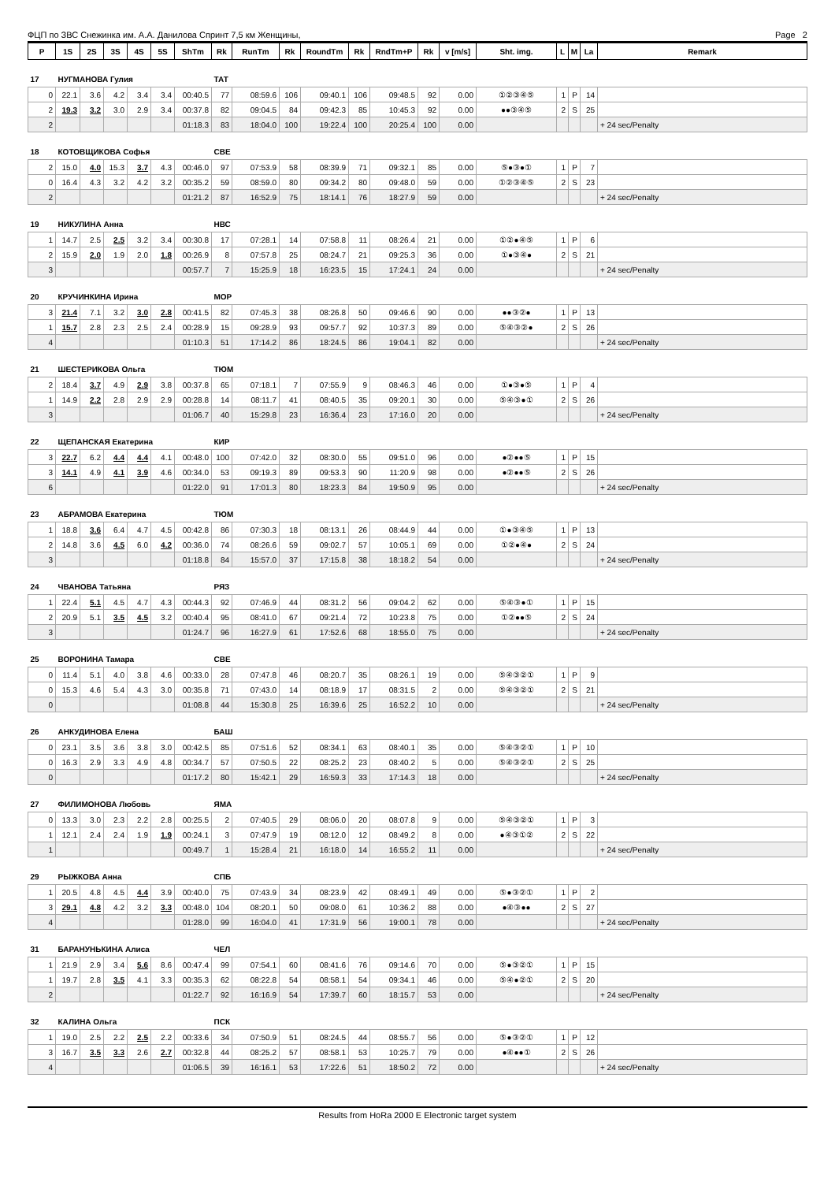ФЦП по ЗВС Снежинка им. А.А. Данилова Спринт 7,5 км Женщины, Page 2
| P | 1S | 2S | 3S | 4S | 5S | ShTm | Rk | RunTm | Rk | RoundTm | Rk | RndTm+P | Rk | v [m/s] | Sht. img. | L | M | La | Remark |
| --- | --- | --- | --- | --- | --- | --- | --- | --- | --- | --- | --- | --- | --- | --- | --- | --- | --- | --- | --- |
| 17 | НУГМАНОВА Гулия | | | | | | ТАТ | | | | | | | | | | | | |
| 0 | 22.1 | 3.6 | 4.2 | 3.4 | 3.4 | 00:40.5 | 77 | 08:59.6 | 106 | 09:40.1 | 106 | 09:48.5 | 92 | 0.00 | ①②③④⑤ | 1 | P | 14 | |
| 2 | 19.3 | 3.2 | 3.0 | 2.9 | 3.4 | 00:37.8 | 82 | 09:04.5 | 84 | 09:42.3 | 85 | 10:45.3 | 92 | 0.00 | ●●③④⑤ | 2 | S | 25 | |
| 2 | | | | | | 01:18.3 | 83 | 18:04.0 | 100 | 19:22.4 | 100 | 20:25.4 | 100 | 0.00 | | | | | + 24 sec/Penalty |
| 18 | КОТОВЩИКОВА Софья | | | | | | СВЕ | | | | | | | | | | | | |
| 2 | 15.0 | 4.0 | 15.3 | 3.7 | 4.3 | 00:46.0 | 97 | 07:53.9 | 58 | 08:39.9 | 71 | 09:32.1 | 85 | 0.00 | ⑤●③●① | 1 | P | 7 | |
| 0 | 16.4 | 4.3 | 3.2 | 4.2 | 3.2 | 00:35.2 | 59 | 08:59.0 | 80 | 09:34.2 | 80 | 09:48.0 | 59 | 0.00 | ①②③④⑤ | 2 | S | 23 | |
| 2 | | | | | | 01:21.2 | 87 | 16:52.9 | 75 | 18:14.1 | 76 | 18:27.9 | 59 | 0.00 | | | | | + 24 sec/Penalty |
| 19 | НИКУЛИНА Анна | | | | | | НВС | | | | | | | | | | | | |
| 1 | 14.7 | 2.5 | 2.5 | 3.2 | 3.4 | 00:30.8 | 17 | 07:28.1 | 14 | 07:58.8 | 11 | 08:26.4 | 21 | 0.00 | ①②●④⑤ | 1 | P | 6 | |
| 2 | 15.9 | 2.0 | 1.9 | 2.0 | 1.8 | 00:26.9 | 8 | 07:57.8 | 25 | 08:24.7 | 21 | 09:25.3 | 36 | 0.00 | ①●③④● | 2 | S | 21 | |
| 3 | | | | | | 00:57.7 | 7 | 15:25.9 | 18 | 16:23.5 | 15 | 17:24.1 | 24 | 0.00 | | | | | + 24 sec/Penalty |
| 20 | КРУЧИНКИНА Ирина | | | | | | МОР | | | | | | | | | | | | |
| 3 | 21.4 | 7.1 | 3.2 | 3.0 | 2.8 | 00:41.5 | 82 | 07:45.3 | 38 | 08:26.8 | 50 | 09:46.6 | 90 | 0.00 | ●●③②● | 1 | P | 13 | |
| 1 | 15.7 | 2.8 | 2.3 | 2.5 | 2.4 | 00:28.9 | 15 | 09:28.9 | 93 | 09:57.7 | 92 | 10:37.3 | 89 | 0.00 | ⑤④③②● | 2 | S | 26 | |
| 4 | | | | | | 01:10.3 | 51 | 17:14.2 | 86 | 18:24.5 | 86 | 19:04.1 | 82 | 0.00 | | | | | + 24 sec/Penalty |
| 21 | ШЕСТЕРИКОВА Ольга | | | | | | ТЮМ | | | | | | | | | | | | |
| 2 | 18.4 | 3.7 | 4.9 | 2.9 | 3.8 | 00:37.8 | 65 | 07:18.1 | 7 | 07:55.9 | 9 | 08:46.3 | 46 | 0.00 | ①●③●⑤ | 1 | P | 4 | |
| 1 | 14.9 | 2.2 | 2.8 | 2.9 | 2.9 | 00:28.8 | 14 | 08:11.7 | 41 | 08:40.5 | 35 | 09:20.1 | 30 | 0.00 | ⑤④③●① | 2 | S | 26 | |
| 3 | | | | | | 01:06.7 | 40 | 15:29.8 | 23 | 16:36.4 | 23 | 17:16.0 | 20 | 0.00 | | | | | + 24 sec/Penalty |
| 22 | ЩЕПАНСКАЯ Екатерина | | | | | | КИР | | | | | | | | | | | | |
| 3 | 22.7 | 6.2 | 4.4 | 4.4 | 4.1 | 00:48.0 | 100 | 07:42.0 | 32 | 08:30.0 | 55 | 09:51.0 | 96 | 0.00 | ●②●●⑤ | 1 | P | 15 | |
| 3 | 14.1 | 4.9 | 4.1 | 3.9 | 4.6 | 00:34.0 | 53 | 09:19.3 | 89 | 09:53.3 | 90 | 11:20.9 | 98 | 0.00 | ●②●●⑤ | 2 | S | 26 | |
| 6 | | | | | | 01:22.0 | 91 | 17:01.3 | 80 | 18:23.3 | 84 | 19:50.9 | 95 | 0.00 | | | | | + 24 sec/Penalty |
| 23 | АБРАМОВА Екатерина | | | | | | ТЮМ | | | | | | | | | | | | |
| 1 | 18.8 | 3.6 | 6.4 | 4.7 | 4.5 | 00:42.8 | 86 | 07:30.3 | 18 | 08:13.1 | 26 | 08:44.9 | 44 | 0.00 | ①●③④⑤ | 1 | P | 13 | |
| 2 | 14.8 | 3.6 | 4.5 | 6.0 | 4.2 | 00:36.0 | 74 | 08:26.6 | 59 | 09:02.7 | 57 | 10:05.1 | 69 | 0.00 | ①②●④● | 2 | S | 24 | |
| 3 | | | | | | 01:18.8 | 84 | 15:57.0 | 37 | 17:15.8 | 38 | 18:18.2 | 54 | 0.00 | | | | | + 24 sec/Penalty |
| 24 | ЧВАНОВА Татьяна | | | | | | РЯЗ | | | | | | | | | | | | |
| 1 | 22.4 | 5.1 | 4.5 | 4.7 | 4.3 | 00:44.3 | 92 | 07:46.9 | 44 | 08:31.2 | 56 | 09:04.2 | 62 | 0.00 | ⑤④③●① | 1 | P | 15 | |
| 2 | 20.9 | 5.1 | 3.5 | 4.5 | 3.2 | 00:40.4 | 95 | 08:41.0 | 67 | 09:21.4 | 72 | 10:23.8 | 75 | 0.00 | ①②●●⑤ | 2 | S | 24 | |
| 3 | | | | | | 01:24.7 | 96 | 16:27.9 | 61 | 17:52.6 | 68 | 18:55.0 | 75 | 0.00 | | | | | + 24 sec/Penalty |
| 25 | ВОРОНИНА Тамара | | | | | | СВЕ | | | | | | | | | | | | |
| 0 | 11.4 | 5.1 | 4.0 | 3.8 | 4.6 | 00:33.0 | 28 | 07:47.8 | 46 | 08:20.7 | 35 | 08:26.1 | 19 | 0.00 | ⑤④③②① | 1 | P | 9 | |
| 0 | 15.3 | 4.6 | 5.4 | 4.3 | 3.0 | 00:35.8 | 71 | 07:43.0 | 14 | 08:18.9 | 17 | 08:31.5 | 2 | 0.00 | ⑤④③②① | 2 | S | 21 | |
| 0 | | | | | | 01:08.8 | 44 | 15:30.8 | 25 | 16:39.6 | 25 | 16:52.2 | 10 | 0.00 | | | | | + 24 sec/Penalty |
| 26 | АНКУДИНОВА Елена | | | | | | БАШ | | | | | | | | | | | | |
| 0 | 23.1 | 3.5 | 3.6 | 3.8 | 3.0 | 00:42.5 | 85 | 07:51.6 | 52 | 08:34.1 | 63 | 08:40.1 | 35 | 0.00 | ⑤④③②① | 1 | P | 10 | |
| 0 | 16.3 | 2.9 | 3.3 | 4.9 | 4.8 | 00:34.7 | 57 | 07:50.5 | 22 | 08:25.2 | 23 | 08:40.2 | 5 | 0.00 | ⑤④③②① | 2 | S | 25 | |
| 0 | | | | | | 01:17.2 | 80 | 15:42.1 | 29 | 16:59.3 | 33 | 17:14.3 | 18 | 0.00 | | | | | + 24 sec/Penalty |
| 27 | ФИЛИМОНОВА Любовь | | | | | | ЯМА | | | | | | | | | | | | |
| 0 | 13.3 | 3.0 | 2.3 | 2.2 | 2.8 | 00:25.5 | 2 | 07:40.5 | 29 | 08:06.0 | 20 | 08:07.8 | 9 | 0.00 | ⑤④③②① | 1 | P | 3 | |
| 1 | 12.1 | 2.4 | 2.4 | 1.9 | 1.9 | 00:24.1 | 3 | 07:47.9 | 19 | 08:12.0 | 12 | 08:49.2 | 8 | 0.00 | ●④③①② | 2 | S | 22 | |
| 1 | | | | | | 00:49.7 | 1 | 15:28.4 | 21 | 16:18.0 | 14 | 16:55.2 | 11 | 0.00 | | | | | + 24 sec/Penalty |
| 29 | РЫЖКОВА Анна | | | | | | СПБ | | | | | | | | | | | | |
| 1 | 20.5 | 4.8 | 4.5 | 4.4 | 3.9 | 00:40.0 | 75 | 07:43.9 | 34 | 08:23.9 | 42 | 08:49.1 | 49 | 0.00 | ⑤●③②① | 1 | P | 2 | |
| 3 | 29.1 | 4.8 | 4.2 | 3.2 | 3.3 | 00:48.0 | 104 | 08:20.1 | 50 | 09:08.0 | 61 | 10:36.2 | 88 | 0.00 | ●④③●● | 2 | S | 27 | |
| 4 | | | | | | 01:28.0 | 99 | 16:04.0 | 41 | 17:31.9 | 56 | 19:00.1 | 78 | 0.00 | | | | | + 24 sec/Penalty |
| 31 | БАРАНУНЬКИНА Алиса | | | | | | ЧЕЛ | | | | | | | | | | | | |
| 1 | 21.9 | 2.9 | 3.4 | 5.6 | 8.6 | 00:47.4 | 99 | 07:54.1 | 60 | 08:41.6 | 76 | 09:14.6 | 70 | 0.00 | ⑤●③②① | 1 | P | 15 | |
| 1 | 19.7 | 2.8 | 3.5 | 4.1 | 3.3 | 00:35.3 | 62 | 08:22.8 | 54 | 08:58.1 | 54 | 09:34.1 | 46 | 0.00 | ⑤④●②① | 2 | S | 20 | |
| 2 | | | | | | 01:22.7 | 92 | 16:16.9 | 54 | 17:39.7 | 60 | 18:15.7 | 53 | 0.00 | | | | | + 24 sec/Penalty |
| 32 | КАЛИНА Ольга | | | | | | ПСК | | | | | | | | | | | | |
| 1 | 19.0 | 2.5 | 2.2 | 2.5 | 2.2 | 00:33.6 | 34 | 07:50.9 | 51 | 08:24.5 | 44 | 08:55.7 | 56 | 0.00 | ⑤●③②① | 1 | P | 12 | |
| 3 | 16.7 | 3.5 | 3.3 | 2.6 | 2.7 | 00:32.8 | 44 | 08:25.2 | 57 | 08:58.1 | 53 | 10:25.7 | 79 | 0.00 | ●④●●① | 2 | S | 26 | |
| 4 | | | | | | 01:06.5 | 39 | 16:16.1 | 53 | 17:22.6 | 51 | 18:50.2 | 72 | 0.00 | | | | | + 24 sec/Penalty |
Results from HoRa 2000 E Electronic target system